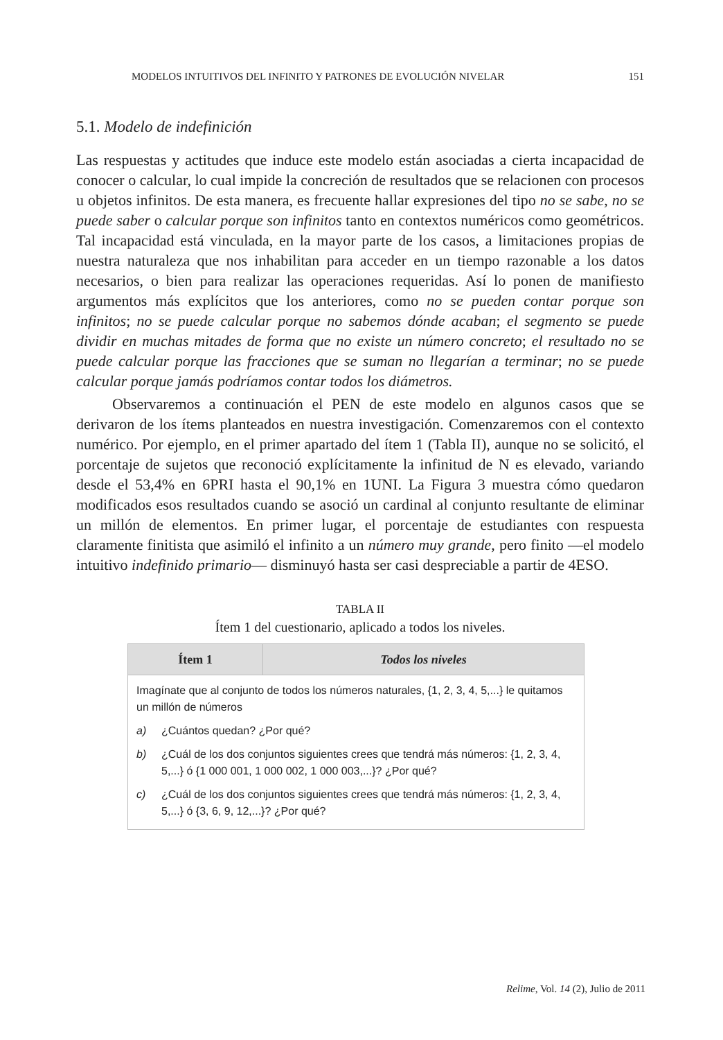MODELOS INTUITIVOS DEL INFINITO Y PATRONES DE EVOLUCIÓN NIVELAR 151
5.1. Modelo de indefinición
Las respuestas y actitudes que induce este modelo están asociadas a cierta incapacidad de conocer o calcular, lo cual impide la concreción de resultados que se relacionen con procesos u objetos infinitos. De esta manera, es frecuente hallar expresiones del tipo no se sabe, no se puede saber o calcular porque son infinitos tanto en contextos numéricos como geométricos. Tal incapacidad está vinculada, en la mayor parte de los casos, a limitaciones propias de nuestra naturaleza que nos inhabilitan para acceder en un tiempo razonable a los datos necesarios, o bien para realizar las operaciones requeridas. Así lo ponen de manifiesto argumentos más explícitos que los anteriores, como no se pueden contar porque son infinitos; no se puede calcular porque no sabemos dónde acaban; el segmento se puede dividir en muchas mitades de forma que no existe un número concreto; el resultado no se puede calcular porque las fracciones que se suman no llegarían a terminar; no se puede calcular porque jamás podríamos contar todos los diámetros.
Observaremos a continuación el PEN de este modelo en algunos casos que se derivaron de los ítems planteados en nuestra investigación. Comenzaremos con el contexto numérico. Por ejemplo, en el primer apartado del ítem 1 (Tabla II), aunque no se solicitó, el porcentaje de sujetos que reconoció explícitamente la infinitud de N es elevado, variando desde el 53,4% en 6PRI hasta el 90,1% en 1UNI. La Figura 3 muestra cómo quedaron modificados esos resultados cuando se asoció un cardinal al conjunto resultante de eliminar un millón de elementos. En primer lugar, el porcentaje de estudiantes con respuesta claramente finitista que asimiló el infinito a un número muy grande, pero finito —el modelo intuitivo indefinido primario— disminuyó hasta ser casi despreciable a partir de 4ESO.
TABLA II
Ítem 1 del cuestionario, aplicado a todos los niveles.
| Ítem 1 | Todos los niveles |
| --- | --- |
| Imagínate que al conjunto de todos los números naturales, {1, 2, 3, 4, 5,...} le quitamos un millón de números a) ¿Cuántos quedan? ¿Por qué? b) ¿Cuál de los dos conjuntos siguientes crees que tendrá más números: {1, 2, 3, 4, 5,...} ó {1 000 001, 1 000 002, 1 000 003,...}? ¿Por qué? c) ¿Cuál de los dos conjuntos siguientes crees que tendrá más números: {1, 2, 3, 4, 5,...} ó {3, 6, 9, 12,...}? ¿Por qué? | |
Relime, Vol. 14 (2), Julio de 2011